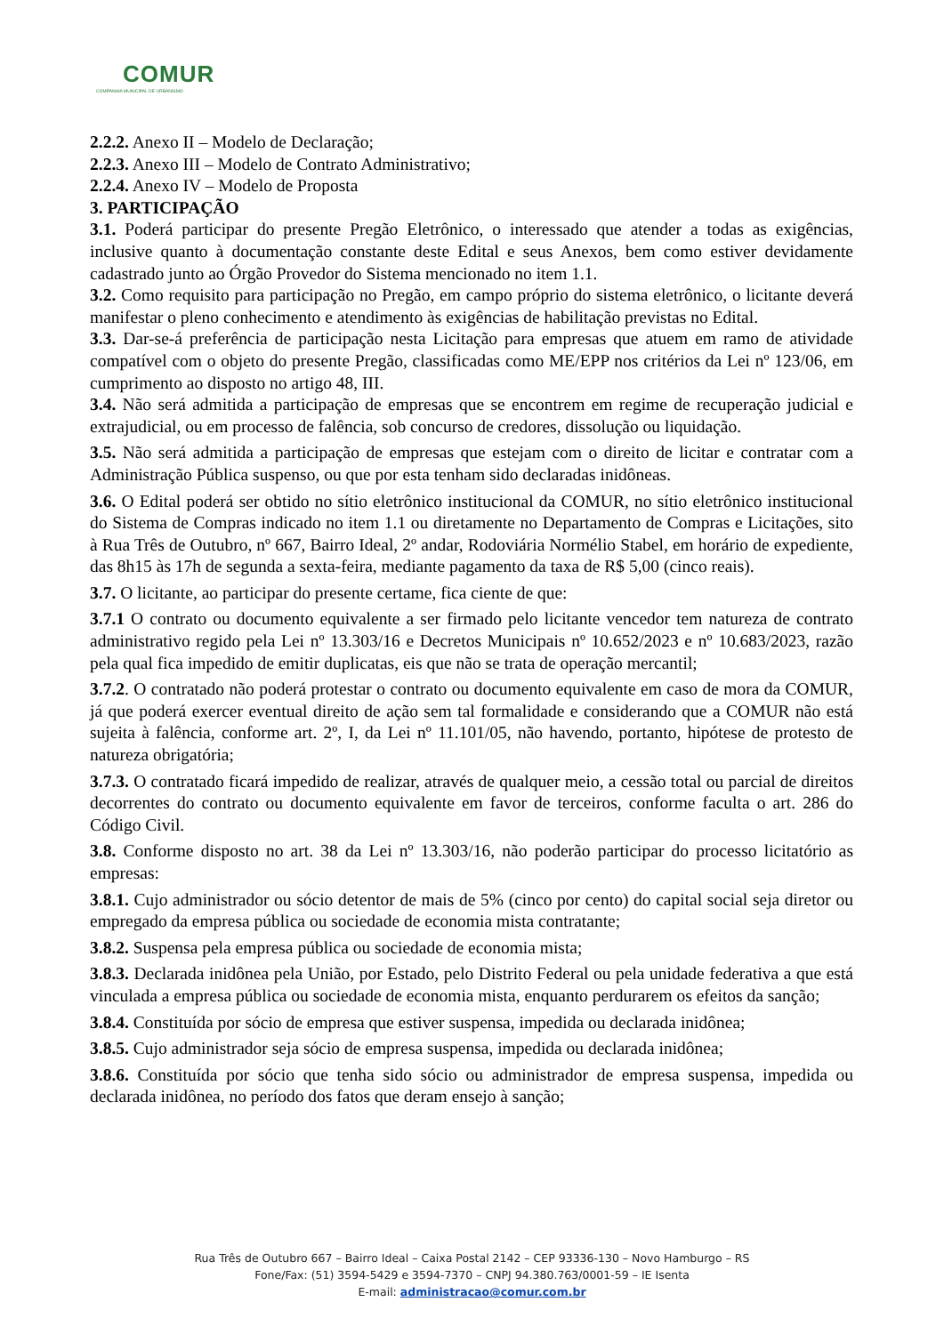COMUR
COMPANHIA MUNICIPAL DE URBANISMO
2.2.2. Anexo II – Modelo de Declaração;
2.2.3. Anexo III – Modelo de Contrato Administrativo;
2.2.4. Anexo IV – Modelo de Proposta
3. PARTICIPAÇÃO
3.1. Poderá participar do presente Pregão Eletrônico, o interessado que atender a todas as exigências, inclusive quanto à documentação constante deste Edital e seus Anexos, bem como estiver devidamente cadastrado junto ao Órgão Provedor do Sistema mencionado no item 1.1.
3.2. Como requisito para participação no Pregão, em campo próprio do sistema eletrônico, o licitante deverá manifestar o pleno conhecimento e atendimento às exigências de habilitação previstas no Edital.
3.3. Dar-se-á preferência de participação nesta Licitação para empresas que atuem em ramo de atividade compatível com o objeto do presente Pregão, classificadas como ME/EPP nos critérios da Lei nº 123/06, em cumprimento ao disposto no artigo 48, III.
3.4. Não será admitida a participação de empresas que se encontrem em regime de recuperação judicial e extrajudicial, ou em processo de falência, sob concurso de credores, dissolução ou liquidação.
3.5. Não será admitida a participação de empresas que estejam com o direito de licitar e contratar com a Administração Pública suspenso, ou que por esta tenham sido declaradas inidôneas.
3.6. O Edital poderá ser obtido no sítio eletrônico institucional da COMUR, no sítio eletrônico institucional do Sistema de Compras indicado no item 1.1 ou diretamente no Departamento de Compras e Licitações, sito à Rua Três de Outubro, nº 667, Bairro Ideal, 2º andar, Rodoviária Normélio Stabel, em horário de expediente, das 8h15 às 17h de segunda a sexta-feira, mediante pagamento da taxa de R$ 5,00 (cinco reais).
3.7. O licitante, ao participar do presente certame, fica ciente de que:
3.7.1 O contrato ou documento equivalente a ser firmado pelo licitante vencedor tem natureza de contrato administrativo regido pela Lei nº 13.303/16 e Decretos Municipais nº 10.652/2023 e nº 10.683/2023, razão pela qual fica impedido de emitir duplicatas, eis que não se trata de operação mercantil;
3.7.2. O contratado não poderá protestar o contrato ou documento equivalente em caso de mora da COMUR, já que poderá exercer eventual direito de ação sem tal formalidade e considerando que a COMUR não está sujeita à falência, conforme art. 2º, I, da Lei nº 11.101/05, não havendo, portanto, hipótese de protesto de natureza obrigatória;
3.7.3. O contratado ficará impedido de realizar, através de qualquer meio, a cessão total ou parcial de direitos decorrentes do contrato ou documento equivalente em favor de terceiros, conforme faculta o art. 286 do Código Civil.
3.8. Conforme disposto no art. 38 da Lei nº 13.303/16, não poderão participar do processo licitatório as empresas:
3.8.1. Cujo administrador ou sócio detentor de mais de 5% (cinco por cento) do capital social seja diretor ou empregado da empresa pública ou sociedade de economia mista contratante;
3.8.2. Suspensa pela empresa pública ou sociedade de economia mista;
3.8.3. Declarada inidônea pela União, por Estado, pelo Distrito Federal ou pela unidade federativa a que está vinculada a empresa pública ou sociedade de economia mista, enquanto perdurarem os efeitos da sanção;
3.8.4. Constituída por sócio de empresa que estiver suspensa, impedida ou declarada inidônea;
3.8.5. Cujo administrador seja sócio de empresa suspensa, impedida ou declarada inidônea;
3.8.6. Constituída por sócio que tenha sido sócio ou administrador de empresa suspensa, impedida ou declarada inidônea, no período dos fatos que deram ensejo à sanção;
Rua Três de Outubro 667 – Bairro Ideal – Caixa Postal 2142 – CEP 93336-130 – Novo Hamburgo – RS
Fone/Fax: (51) 3594-5429 e 3594-7370 – CNPJ 94.380.763/0001-59 – IE Isenta
E-mail: administracao@comur.com.br